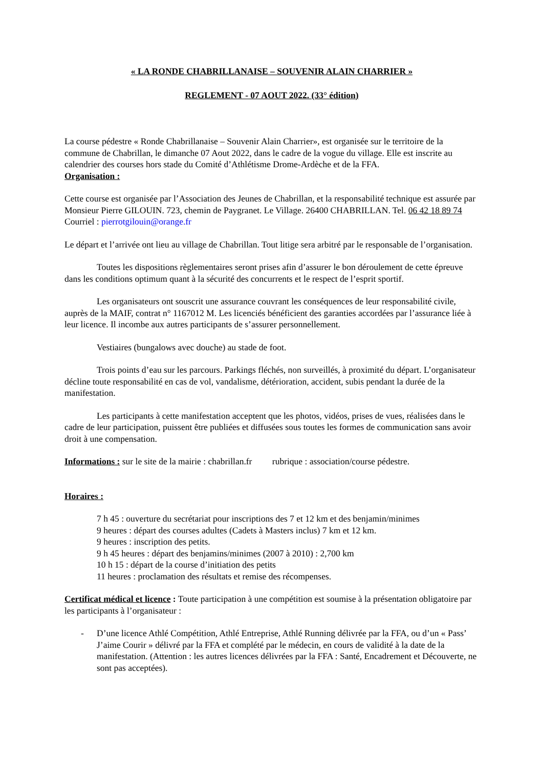« LA RONDE CHABRILLANAISE – SOUVENIR ALAIN CHARRIER »
REGLEMENT - 07 AOUT 2022. (33° édition)
La course pédestre « Ronde Chabrillanaise – Souvenir Alain Charrier», est organisée sur le territoire de la commune de Chabrillan, le dimanche 07 Aout 2022, dans le cadre de la vogue du village. Elle est inscrite au calendrier des courses hors stade du Comité d’Athlétisme Drome-Ardèche et de la FFA.
Organisation :
Cette course est organisée par l’Association des Jeunes de Chabrillan, et la responsabilité technique est assurée par Monsieur Pierre GILOUIN. 723, chemin de Paygranet. Le Village. 26400 CHABRILLAN. Tel. 06 42 18 89 74 Courriel : pierrotgilouin@orange.fr
Le départ et l’arrivée ont lieu au village de Chabrillan. Tout litige sera arbitré par le responsable de l’organisation.
Toutes les dispositions règlementaires seront prises afin d’assurer le bon déroulement de cette épreuve dans les conditions optimum quant à la sécurité des concurrents et le respect de l’esprit sportif.
Les organisateurs ont souscrit une assurance couvrant les conséquences de leur responsabilité civile, auprès de la MAIF, contrat n° 1167012 M. Les licenciés bénéficient des garanties accordées par l’assurance liée à leur licence. Il incombe aux autres participants de s’assurer personnellement.
Vestiaires (bungalows avec douche) au stade de foot.
Trois points d’eau sur les parcours. Parkings fléchés, non surveillés, à proximité du départ. L’organisateur décline toute responsabilité en cas de vol, vandalisme, détérioration, accident, subis pendant la durée de la manifestation.
Les participants à cette manifestation acceptent que les photos, vidéos, prises de vues, réalisées dans le cadre de leur participation, puissent être publiées et diffusées sous toutes les formes de communication sans avoir droit à une compensation.
Informations : sur le site de la mairie : chabrillan.fr rubrique : association/course pédestre.
Horaires :
7 h 45 : ouverture du secrétariat pour inscriptions des 7 et 12 km et des benjamin/minimes
9 heures : départ des courses adultes (Cadets à Masters inclus) 7 km et 12 km.
9 heures : inscription des petits.
9 h 45 heures : départ des benjamins/minimes (2007 à 2010) : 2,700 km
10 h 15 : départ de la course d’initiation des petits
11 heures : proclamation des résultats et remise des récompenses.
Certificat médical et licence : Toute participation à une compétition est soumise à la présentation obligatoire par les participants à l’organisateur :
- D’une licence Athlé Compétition, Athlé Entreprise, Athlé Running délivrée par la FFA, ou d’un « Pass’ J’aime Courir » délivré par la FFA et complété par le médecin, en cours de validité à la date de la manifestation. (Attention : les autres licences délivrées par la FFA : Santé, Encadrement et Découverte, ne sont pas acceptées).